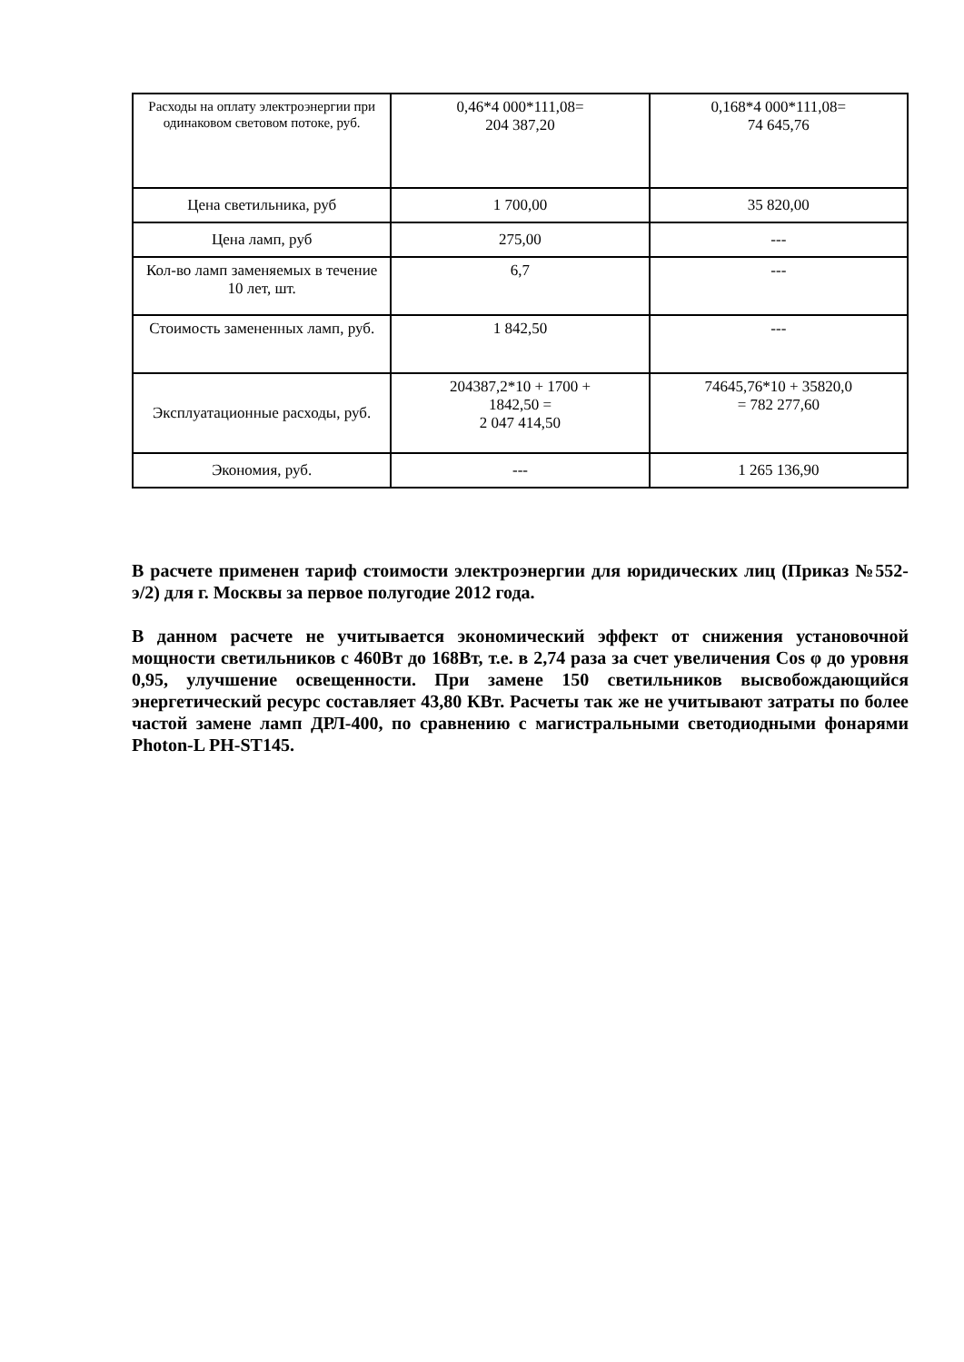| Расходы на оплату электроэнергии при одинаковом световом потоке, руб. | 0,46*4 000*111,08= 204 387,20 | 0,168*4 000*111,08= 74 645,76 |
| Цена светильника, руб | 1 700,00 | 35 820,00 |
| Цена ламп, руб | 275,00 | --- |
| Кол-во ламп заменяемых в течение 10 лет, шт. | 6,7 | --- |
| Стоимость замененных ламп, руб. | 1 842,50 | --- |
| Эксплуатационные расходы, руб. | 204387,2*10 + 1700 + 1842,50 = 2 047 414,50 | 74645,76*10 + 35820,0 = 782 277,60 |
| Экономия, руб. | --- | 1 265 136,90 |
В расчете применен тариф стоимости электроэнергии для юридических лиц (Приказ №552-э/2) для г. Москвы за первое полугодие 2012 года.
В данном расчете не учитывается экономический эффект от снижения установочной мощности светильников с 460Вт до 168Вт, т.е. в 2,74 раза за счет увеличения Cos φ до уровня 0,95, улучшение освещенности. При замене 150 светильников высвобождающийся энергетический ресурс составляет 43,80 КВт. Расчеты так же не учитывают затраты по более частой замене ламп ДРЛ-400, по сравнению с магистральными светодиодными фонарями Photon-L PH-ST145.